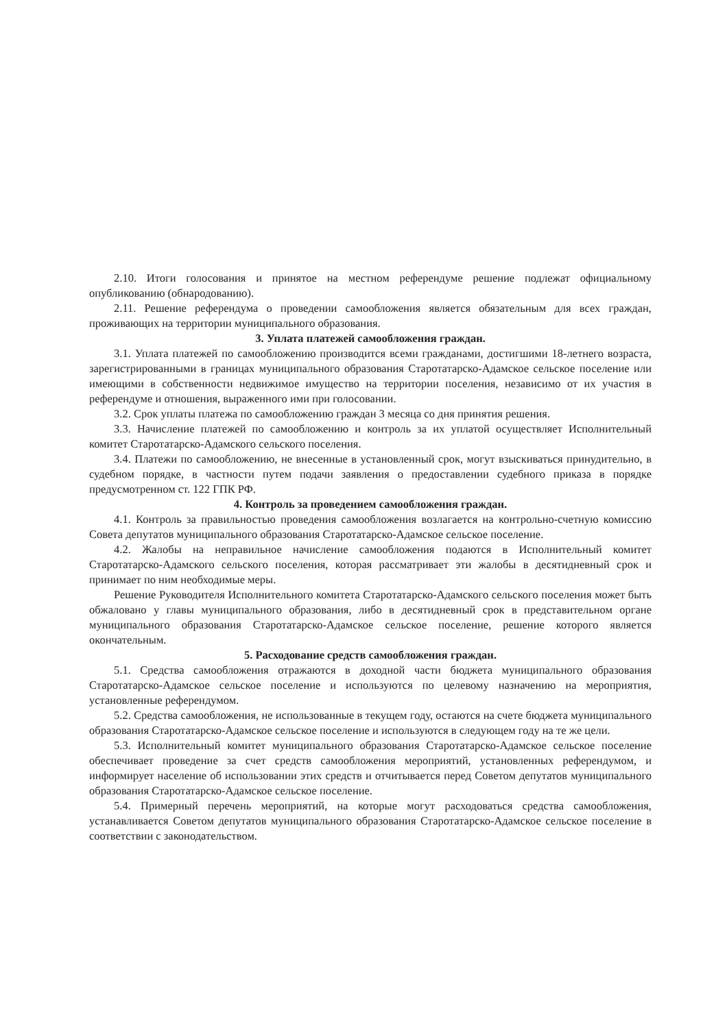2.10. Итоги голосования и принятое на местном референдуме решение подлежат официальному опубликованию (обнародованию).
2.11. Решение референдума о проведении самообложения является обязательным для всех граждан, проживающих на территории муниципального образования.
3. Уплата платежей самообложения граждан.
3.1. Уплата платежей по самообложению производится всеми гражданами, достигшими 18-летнего возраста, зарегистрированными в границах муниципального образования Старотатарско-Адамское сельское поселение или имеющими в собственности недвижимое имущество на территории поселения, независимо от их участия в референдуме и отношения, выраженного ими при голосовании.
3.2. Срок уплаты платежа по самообложению граждан 3 месяца со дня принятия решения.
3.3. Начисление платежей по самообложению и контроль за их уплатой осуществляет Исполнительный комитет Старотатарско-Адамского сельского поселения.
3.4. Платежи по самообложению, не внесенные в установленный срок, могут взыскиваться принудительно, в судебном порядке, в частности путем подачи заявления о предоставлении судебного приказа в порядке предусмотренном ст. 122 ГПК РФ.
4. Контроль за проведением самообложения граждан.
4.1. Контроль за правильностью проведения самообложения возлагается на контрольно-счетную комиссию Совета депутатов муниципального образования Старотатарско-Адамское сельское поселение.
4.2. Жалобы на неправильное начисление самообложения подаются в Исполнительный комитет Старотатарско-Адамского сельского поселения, которая рассматривает эти жалобы в десятидневный срок и принимает по ним необходимые меры.
Решение Руководителя Исполнительного комитета Старотатарско-Адамского сельского поселения может быть обжаловано у главы муниципального образования, либо в десятидневный срок в представительном органе муниципального образования Старотатарско-Адамское сельское поселение, решение которого является окончательным.
5. Расходование средств самообложения граждан.
5.1. Средства самообложения отражаются в доходной части бюджета муниципального образования Старотатарско-Адамское сельское поселение и используются по целевому назначению на мероприятия, установленные референдумом.
5.2. Средства самообложения, не использованные в текущем году, остаются на счете бюджета муниципального образования Старотатарско-Адамское сельское поселение и используются в следующем году на те же цели.
5.3. Исполнительный комитет муниципального образования Старотатарско-Адамское сельское поселение обеспечивает проведение за счет средств самообложения мероприятий, установленных референдумом, и информирует население об использовании этих средств и отчитывается перед Советом депутатов муниципального образования Старотатарско-Адамское сельское поселение.
5.4. Примерный перечень мероприятий, на которые могут расходоваться средства самообложения, устанавливается Советом депутатов муниципального образования Старотатарско-Адамское сельское поселение в соответствии с законодательством.